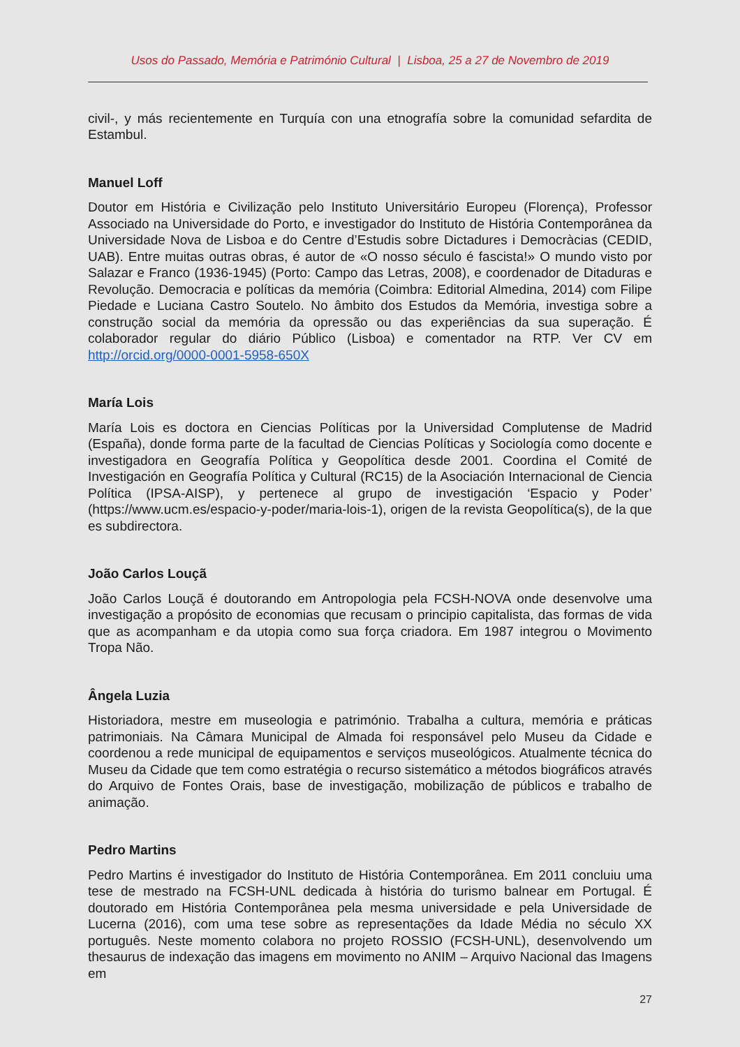Usos do Passado, Memória e Património Cultural | Lisboa, 25 a 27 de Novembro de 2019
civil-, y más recientemente en Turquía con una etnografía sobre la comunidad sefardita de Estambul.
Manuel Loff
Doutor em História e Civilização pelo Instituto Universitário Europeu (Florença), Professor Associado na Universidade do Porto, e investigador do Instituto de História Contemporânea da Universidade Nova de Lisboa e do Centre d’Estudis sobre Dictadures i Democràcias (CEDID, UAB). Entre muitas outras obras, é autor de «O nosso século é fascista!» O mundo visto por Salazar e Franco (1936-1945) (Porto: Campo das Letras, 2008), e coordenador de Ditaduras e Revolução. Democracia e políticas da memória (Coimbra: Editorial Almedina, 2014) com Filipe Piedade e Luciana Castro Soutelo. No âmbito dos Estudos da Memória, investiga sobre a construção social da memória da opressão ou das experiências da sua superação. É colaborador regular do diário Público (Lisboa) e comentador na RTP. Ver CV em http://orcid.org/0000-0001-5958-650X
María Lois
María Lois es doctora en Ciencias Políticas por la Universidad Complutense de Madrid (España), donde forma parte de la facultad de Ciencias Políticas y Sociología como docente e investigadora en Geografía Política y Geopolítica desde 2001. Coordina el Comité de Investigación en Geografía Política y Cultural (RC15) de la Asociación Internacional de Ciencia Política (IPSA-AISP), y pertenece al grupo de investigación ‘Espacio y Poder’ (https://www.ucm.es/espacio-y-poder/maria-lois-1), origen de la revista Geopolítica(s), de la que es subdirectora.
João Carlos Louçã
João Carlos Louçã é doutorando em Antropologia pela FCSH-NOVA onde desenvolve uma investigação a propósito de economias que recusam o principio capitalista, das formas de vida que as acompanham e da utopia como sua força criadora. Em 1987 integrou o Movimento Tropa Não.
Ângela Luzia
Historiadora, mestre em museologia e património. Trabalha a cultura, memória e práticas patrimoniais. Na Câmara Municipal de Almada foi responsável pelo Museu da Cidade e coordenou a rede municipal de equipamentos e serviços museológicos. Atualmente técnica do Museu da Cidade que tem como estratégia o recurso sistemático a métodos biográficos através do Arquivo de Fontes Orais, base de investigação, mobilização de públicos e trabalho de animação.
Pedro Martins
Pedro Martins é investigador do Instituto de História Contemporânea. Em 2011 concluiu uma tese de mestrado na FCSH-UNL dedicada à história do turismo balnear em Portugal. É doutorado em História Contemporânea pela mesma universidade e pela Universidade de Lucerna (2016), com uma tese sobre as representações da Idade Média no século XX português. Neste momento colabora no projeto ROSSIO (FCSH-UNL), desenvolvendo um thesaurus de indexação das imagens em movimento no ANIM – Arquivo Nacional das Imagens em
27